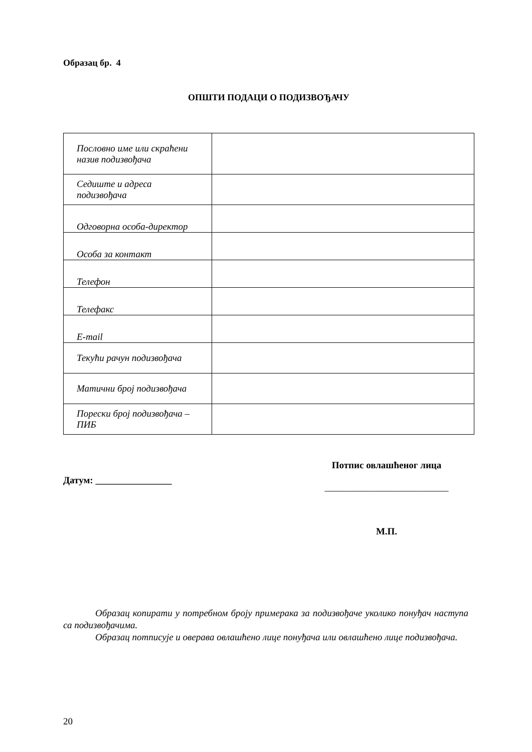Образац бр. 4
ОПШТИ ПОДАЦИ О ПОДИЗВОЂАЧУ
| Пословно име или скраћени назив подизвођача | |
| Седиште и адреса подизвођача | |
| Одговорна особа-директор | |
| Особа за контакт | |
| Телефон | |
| Телефакс | |
| E-mail | |
| Текући рачун подизвођача | |
| Матични број подизвођача | |
| Порески број подизвођача – ПИБ | |
Датум: ________________
Потпис овлашћеног лица
__________________________
М.П.
Образац копирати у потребном броју примерака за подизвођаче уколико понуђач наступа са подизвођачима.
Образац потписује и оверава овлашћено лице понуђача или овлашћено лице подизвођача.
20